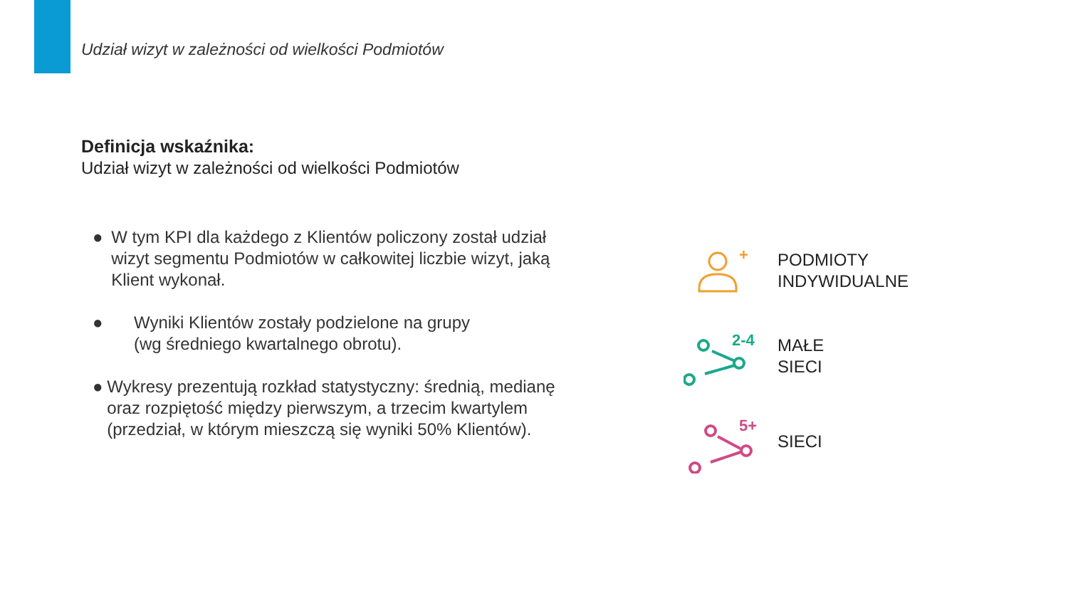Udział wizyt w zależności od wielkości Podmiotów
Definicja wskaźnika:
Udział wizyt w zależności od wielkości Podmiotów
● W tym KPI dla każdego z Klientów policzony został udział wizyt segmentu Podmiotów w całkowitej liczbie wizyt, jaką Klient wykonał.
● Wyniki Klientów zostały podzielone na grupy
(wg średniego kwartalnego obrotu).
● Wykresy prezentują rozkład statystyczny: średnią, medianę oraz rozpiętość między pierwszym, a trzecim kwartylem (przedział, w którym mieszczą się wyniki 50% Klientów).
+
PODMIOTY
INDYWIDUALNE
2-4
MAŁE
SIECI
5+
SIECI